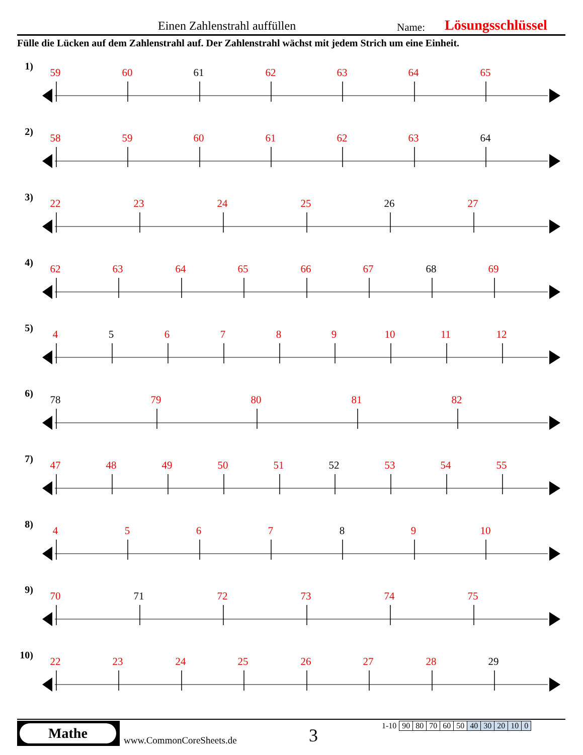Einen Zahlenstrahl auffüllen Name: Lösungsschlüssel
Fülle die Lücken auf dem Zahlenstrahl auf. Der Zahlenstrahl wächst mit jedem Strich um eine Einheit.
1)
59 60 61 62 63 64 65
2)
58 59 60 61 62 63 64
3)
22 23 24 25 26 27
4)
62 63 64 65 66 67 68 69
5)
4 5 6 7 8 9 10 11 12
6)
78 79 80 81 82
7)
47 48 49 50 51 52 53 54 55
8)
4 5 6 7 8 9 10
9)
70 71 72 73 74 75
10)
22 23 24 25 26 27 28 29
Mathe
www.CommonCoreSheets.de 3
| 1-10 | 90 | 80 | 70 | 60 | 50 | 40 | 30 | 20 | 10 | 0 |